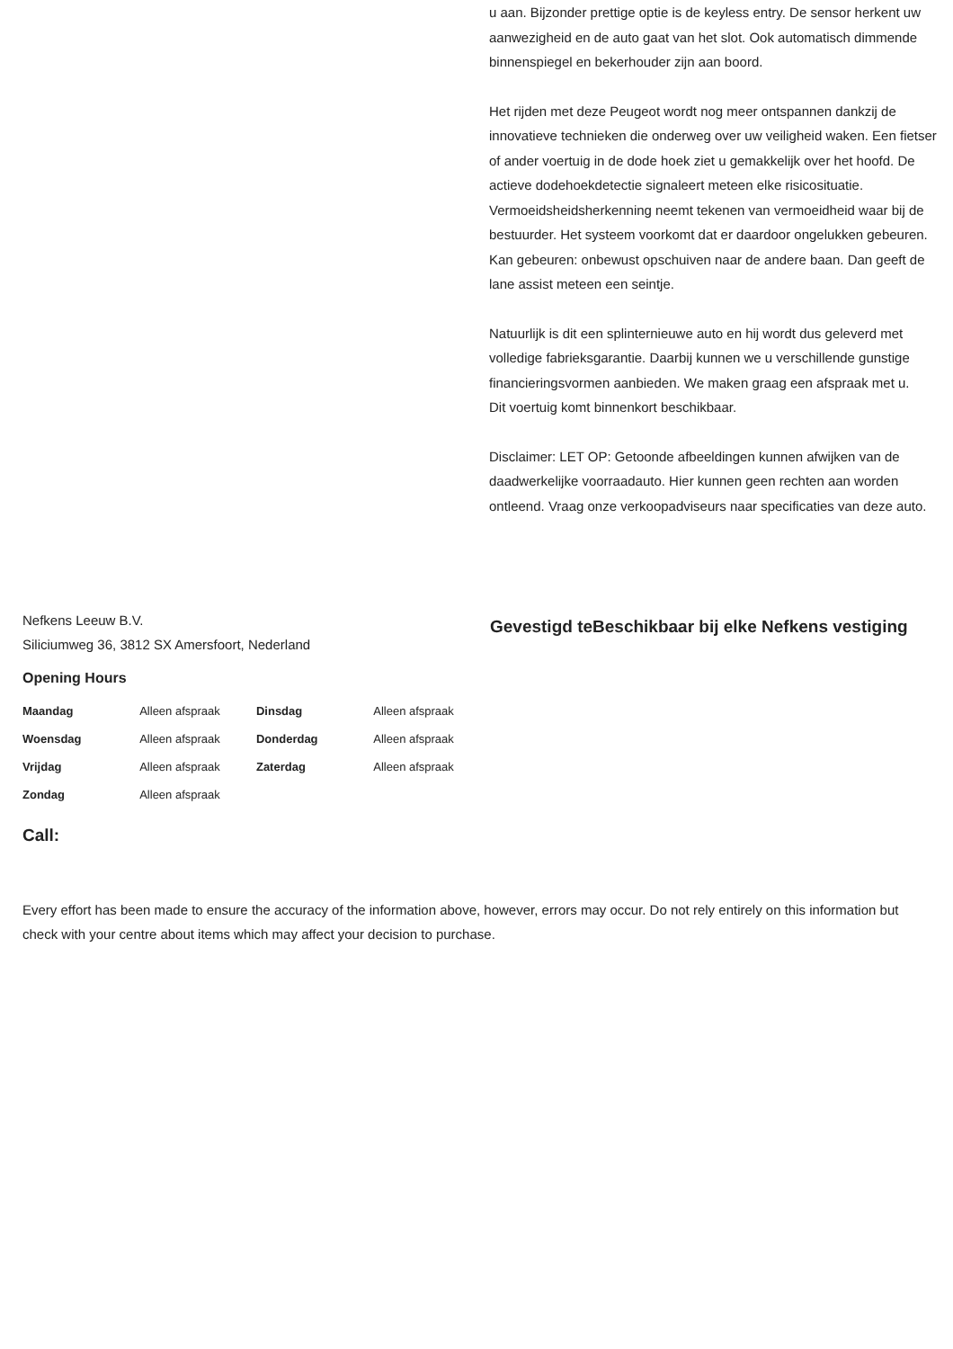u aan. Bijzonder prettige optie is de keyless entry. De sensor herkent uw aanwezigheid en de auto gaat van het slot. Ook automatisch dimmende binnenspiegel en bekerhouder zijn aan boord.
Het rijden met deze Peugeot wordt nog meer ontspannen dankzij de innovatieve technieken die onderweg over uw veiligheid waken. Een fietser of ander voertuig in de dode hoek ziet u gemakkelijk over het hoofd. De actieve dodehoekdetectie signaleert meteen elke risicosituatie. Vermoeidsheidsherkenning neemt tekenen van vermoeidheid waar bij de bestuurder. Het systeem voorkomt dat er daardoor ongelukken gebeuren. Kan gebeuren: onbewust opschuiven naar de andere baan. Dan geeft de lane assist meteen een seintje.
Natuurlijk is dit een splinternieuwe auto en hij wordt dus geleverd met volledige fabrieksgarantie. Daarbij kunnen we u verschillende gunstige financieringsvormen aanbieden. We maken graag een afspraak met u.
Dit voertuig komt binnenkort beschikbaar.
Disclaimer: LET OP: Getoonde afbeeldingen kunnen afwijken van de daadwerkelijke voorraadauto. Hier kunnen geen rechten aan worden ontleend. Vraag onze verkoopadviseurs naar specificaties van deze auto.
Nefkens Leeuw B.V.
Siliciumweg 36, 3812 SX Amersfoort, Nederland
Opening Hours
| Maandag | Alleen afspraak | Dinsdag | Alleen afspraak |
| Woensdag | Alleen afspraak | Donderdag | Alleen afspraak |
| Vrijdag | Alleen afspraak | Zaterdag | Alleen afspraak |
| Zondag | Alleen afspraak | | |
Call:
Gevestigd teBeschikbaar bij elke Nefkens vestiging
Every effort has been made to ensure the accuracy of the information above, however, errors may occur. Do not rely entirely on this information but check with your centre about items which may affect your decision to purchase.